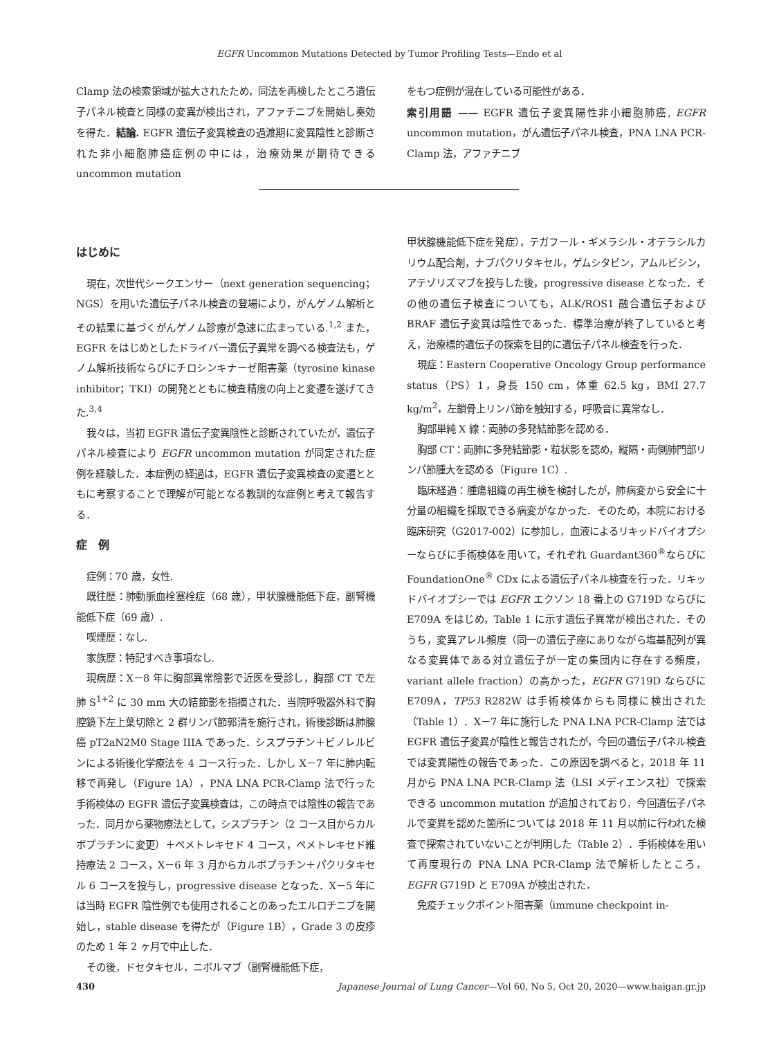EGFR Uncommon Mutations Detected by Tumor Profiling Tests—Endo et al
Clamp 法の検索領域が拡大されたため，同法を再検したところ遺伝子パネル検査と同様の変異が検出され，アファチニブを開始し奏効を得た．結論. EGFR 遺伝子変異検査の過渡期に変異陰性と診断された非小細胞肺癌症例の中には，治療効果が期待できる uncommon mutation
をもつ症例が混在している可能性がある．
索引用語 —— EGFR 遺伝子変異陽性非小細胞肺癌, EGFR uncommon mutation，がん遺伝子パネル検査，PNA LNA PCR-Clamp 法，アファチニブ
はじめに
現在，次世代シークエンサー（next generation sequencing；NGS）を用いた遺伝子パネル検査の登場により，がんゲノム解析とその結果に基づくがんゲノム診療が急速に広まっている.<sup>1,2</sup> また，EGFR をはじめとしたドライバー遺伝子異常を調べる検査法も，ゲノム解析技術ならびにチロシンキナーゼ阻害薬（tyrosine kinase inhibitor；TKI）の開発とともに検査精度の向上と変遷を遂げてきた.<sup>3,4</sup>
我々は，当初 EGFR 遺伝子変異陰性と診断されていたが，遺伝子パネル検査により EGFR uncommon mutation が同定された症例を経験した．本症例の経過は，EGFR 遺伝子変異検査の変遷とともに考察することで理解が可能となる教訓的な症例と考えて報告する．
症　例
症例：70 歳，女性.
既往歴：肺動脈血栓塞栓症（68 歳），甲状腺機能低下症，副腎機能低下症（69 歳）.
喫煙歴：なし.
家族歴：特記すべき事項なし.
現病歴：X－8 年に胸部異常陰影で近医を受診し，胸部 CT で左肺 S<sup>1+2</sup> に 30 mm 大の結節影を指摘された．当院呼吸器外科で胸腔鏡下左上葉切除と 2 群リンパ節郭清を施行され，術後診断は肺腺癌 pT2aN2M0 Stage IIIA であった．シスプラチン＋ビノレルビンによる術後化学療法を 4 コース行った．しかし X－7 年に肺内転移で再発し（Figure 1A），PNA LNA PCR-Clamp 法で行った手術検体の EGFR 遺伝子変異検査は，この時点では陰性の報告であった．同月から薬物療法として，シスプラチン（2 コース目からカルボプラチンに変更）＋ペメトレキセド 4 コース，ペメトレキセド維持療法 2 コース，X－6 年 3 月からカルボプラチン＋パクリタキセル 6 コースを投与し，progressive disease となった．X－5 年には当時 EGFR 陰性例でも使用されることのあったエルロチニブを開始し，stable disease を得たが（Figure 1B），Grade 3 の皮疹のため 1 年 2 ヶ月で中止した．
その後，ドセタキセル，ニボルマブ（副腎機能低下症，
甲状腺機能低下症を発症），テガフール・ギメラシル・オテラシルカリウム配合剤，ナブパクリタキセル，ゲムシタビン，アムルビシン，アテゾリズマブを投与した後，progressive disease となった．その他の遺伝子検査についても，ALK/ROS1 融合遺伝子および BRAF 遺伝子変異は陰性であった．標準治療が終了していると考え，治療標的遺伝子の探索を目的に遺伝子パネル検査を行った．
現症：Eastern Cooperative Oncology Group performance status（PS）1，身長 150 cm，体重 62.5 kg，BMI 27.7 kg/m<sup>2</sup>，左鎖骨上リンパ節を触知する，呼吸音に異常なし．
胸部単純 X 線：両肺の多発結節影を認める．
胸部 CT：両肺に多発結節影・粒状影を認め，縦隔・両側肺門部リンパ節腫大を認める（Figure 1C）.
臨床経過：腫瘍組織の再生検を検討したが，肺病変から安全に十分量の組織を採取できる病変がなかった．そのため，本院における臨床研究（G2017-002）に参加し，血液によるリキッドバイオプシーならびに手術検体を用いて，それぞれ Guardant360<sup>®</sup>ならびに FoundationOne<sup>®</sup> CDx による遺伝子パネル検査を行った．リキッドバイオプシーでは EGFR エクソン 18 番上の G719D ならびに E709A をはじめ，Table 1 に示す遺伝子異常が検出された．そのうち，変異アレル頻度（同一の遺伝子座にありながら塩基配列が異なる変異体である対立遺伝子が一定の集団内に存在する頻度，variant allele fraction）の高かった，EGFR G719D ならびに E709A，TP53 R282W は手術検体からも同様に検出された（Table 1）．X－7 年に施行した PNA LNA PCR-Clamp 法では EGFR 遺伝子変異が陰性と報告されたが，今回の遺伝子パネル検査では変異陽性の報告であった．この原因を調べると，2018 年 11 月から PNA LNA PCR-Clamp 法（LSI メディエンス社）で探索できる uncommon mutation が追加されており，今回遺伝子パネルで変異を認めた箇所については 2018 年 11 月以前に行われた検査で探索されていないことが判明した（Table 2）．手術検体を用いて再度現行の PNA LNA PCR-Clamp 法で解析したところ，EGFR G719D と E709A が検出された．
免疫チェックポイント阻害薬（immune checkpoint in-
430 Japanese Journal of Lung Cancer—Vol 60, No 5, Oct 20, 2020—www.haigan.gr.jp